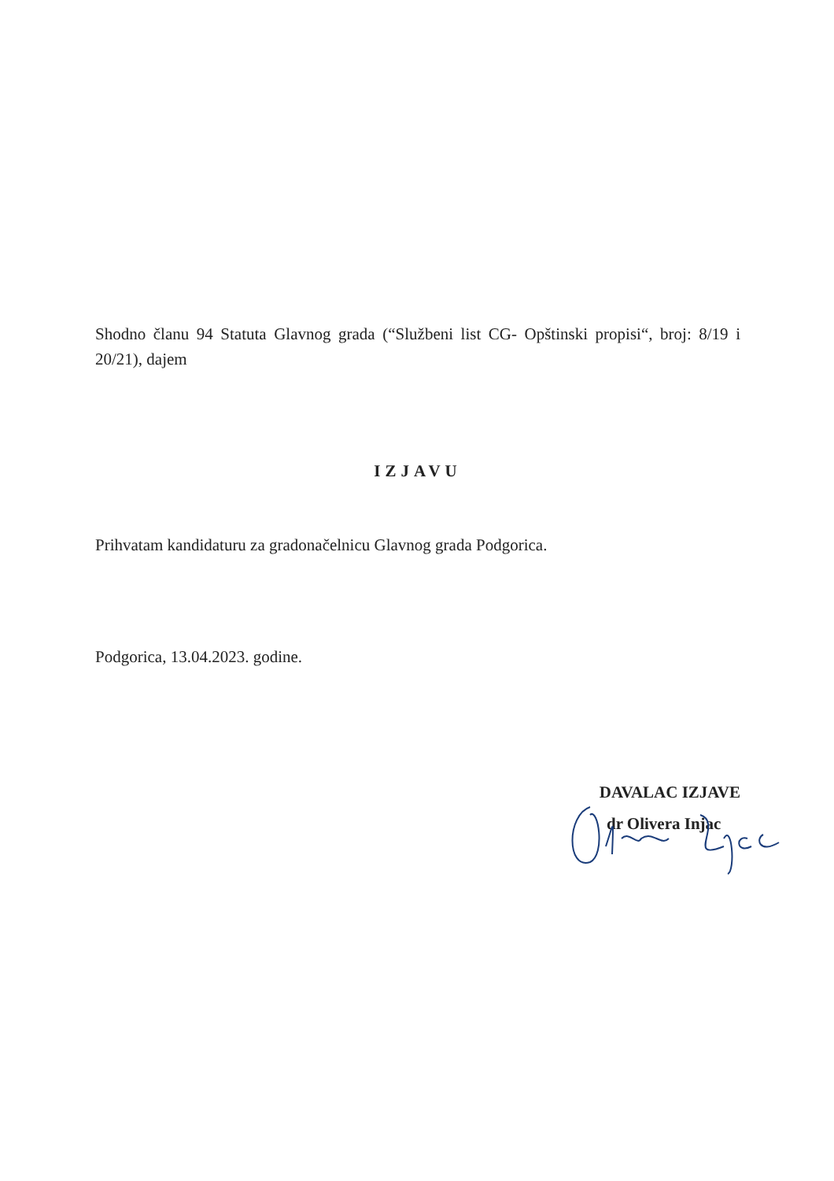Shodno članu 94 Statuta Glavnog grada (“Službeni list CG- Opštinski propisi“, broj: 8/19 i 20/21), dajem
IZJAVU
Prihvatam kandidaturu za gradonačelnicu Glavnog grada Podgorica.
Podgorica, 13.04.2023. godine.
DAVALAC IZJAVE
dr Olivera Injac